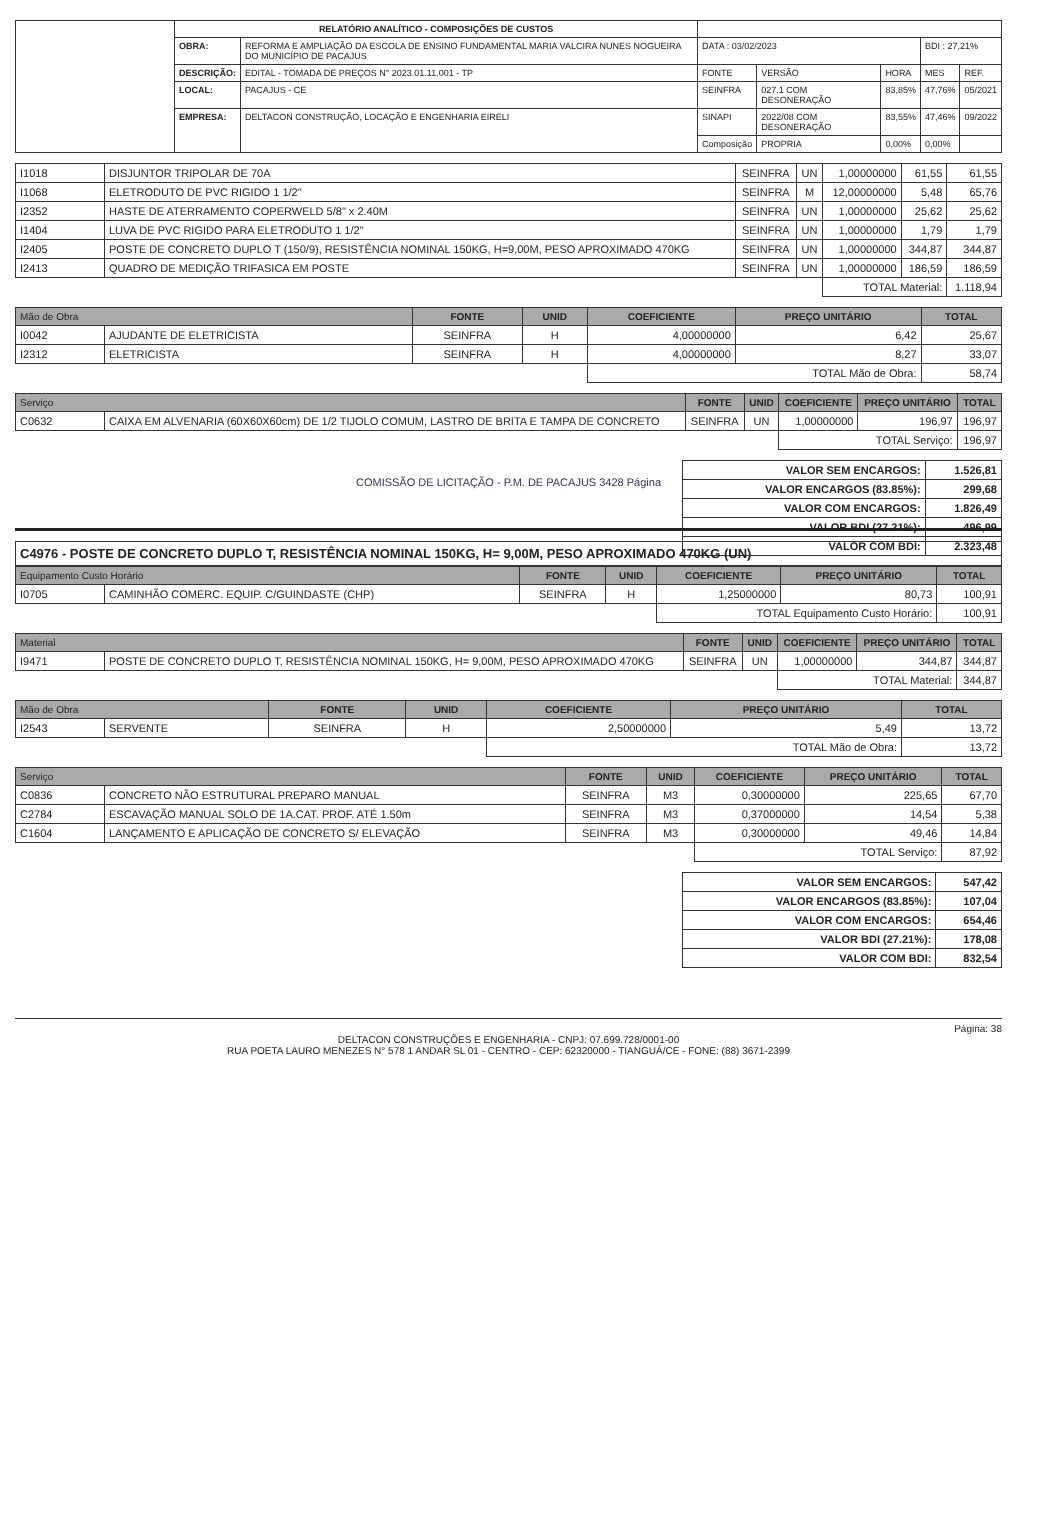| | RELATÓRIO ANALÍTICO - COMPOSIÇÕES DE CUSTOS | | | | | | |
| | OBRA: | REFORMA E AMPLIAÇÃO DA ESCOLA DE ENSINO FUNDAMENTAL MARIA VALCIRA NUNES NOGUEIRA DO MUNICÍPIO DE PACAJUS | DATA : 03/02/2023 | | | BDI : 27,21% | |
| | DESCRIÇÃO: | EDITAL - TOMADA DE PREÇOS N° 2023.01.11.001 - TP | FONTE | VERSÃO | HORA | MES | REF. |
| | LOCAL: | PACAJUS - CE | SEINFRA | 027.1 COM DESONERAÇÃO | 83,85% | 47,76% | 05/2021 |
| | EMPRESA: | DELTACON CONSTRUÇÃO, LOCAÇÃO E ENGENHARIA EIRELI | SINAPI | 2022/08 COM DESONERAÇÃO | 83,55% | 47,46% | 09/2022 |
| | | | Composição | PROPRIA | 0,00% | 0,00% | |
| I1018 | DISJUNTOR TRIPOLAR DE 70A | SEINFRA | UN | 1,00000000 | 61,55 | 61,55 |
| I1068 | ELETRODUTO DE PVC RIGIDO 1 1/2" | SEINFRA | M | 12,00000000 | 5,48 | 65,76 |
| I2352 | HASTE DE ATERRAMENTO COPERWELD 5/8" x 2.40M | SEINFRA | UN | 1,00000000 | 25,62 | 25,62 |
| I1404 | LUVA DE PVC RIGIDO PARA ELETRODUTO 1 1/2" | SEINFRA | UN | 1,00000000 | 1,79 | 1,79 |
| I2405 | POSTE DE CONCRETO DUPLO T (150/9), RESISTÊNCIA NOMINAL 150KG, H=9,00M, PESO APROXIMADO 470KG | SEINFRA | UN | 1,00000000 | 344,87 | 344,87 |
| I2413 | QUADRO DE MEDIÇÃO TRIFASICA EM POSTE | SEINFRA | UN | 1,00000000 | 186,59 | 186,59 |
| | | | | TOTAL Material: | | 1.118,94 |
| Mão de Obra | | FONTE | UNID | COEFICIENTE | PREÇO UNITÁRIO | TOTAL |
| --- | --- | --- | --- | --- | --- | --- |
| I0042 | AJUDANTE DE ELETRICISTA | SEINFRA | H | 4,00000000 | 6,42 | 25,67 |
| I2312 | ELETRICISTA | SEINFRA | H | 4,00000000 | 8,27 | 33,07 |
| | | | | TOTAL Mão de Obra: | | 58,74 |
| Serviço | | FONTE | UNID | COEFICIENTE | PREÇO UNITÁRIO | TOTAL |
| --- | --- | --- | --- | --- | --- | --- |
| C0632 | CAIXA EM ALVENARIA (60X60X60cm) DE 1/2 TIJOLO COMUM, LASTRO DE BRITA E TAMPA DE CONCRETO | SEINFRA | UN | 1,00000000 | 196,97 | 196,97 |
| | | | | TOTAL Serviço: | | 196,97 |
| VALOR SEM ENCARGOS: | 1.526,81 |
| VALOR ENCARGOS (83.85%): | 299,68 |
| VALOR COM ENCARGOS: | 1.826,49 |
| VALOR BDI (27.21%): | 496,99 |
| VALOR COM BDI: | 2.323,48 |
COMISSÃO DE LICITAÇÃO - P.M. DE PACAJUS 3428 Página
C4976 - POSTE DE CONCRETO DUPLO T, RESISTÊNCIA NOMINAL 150KG, H= 9,00M, PESO APROXIMADO 470KG (UN)
| Equipamento Custo Horário | | FONTE | UNID | COEFICIENTE | PREÇO UNITÁRIO | TOTAL |
| --- | --- | --- | --- | --- | --- | --- |
| I0705 | CAMINHÃO COMERC. EQUIP. C/GUINDASTE (CHP) | SEINFRA | H | 1,25000000 | 80,73 | 100,91 |
| | | | | TOTAL Equipamento Custo Horário: | | 100,91 |
| Material | | FONTE | UNID | COEFICIENTE | PREÇO UNITÁRIO | TOTAL |
| --- | --- | --- | --- | --- | --- | --- |
| I9471 | POSTE DE CONCRETO DUPLO T, RESISTÊNCIA NOMINAL 150KG, H= 9,00M, PESO APROXIMADO 470KG | SEINFRA | UN | 1,00000000 | 344,87 | 344,87 |
| | | | | TOTAL Material: | | 344,87 |
| Mão de Obra | | FONTE | UNID | COEFICIENTE | PREÇO UNITÁRIO | TOTAL |
| --- | --- | --- | --- | --- | --- | --- |
| I2543 | SERVENTE | SEINFRA | H | 2,50000000 | 5,49 | 13,72 |
| | | | | TOTAL Mão de Obra: | | 13,72 |
| Serviço | | FONTE | UNID | COEFICIENTE | PREÇO UNITÁRIO | TOTAL |
| --- | --- | --- | --- | --- | --- | --- |
| C0836 | CONCRETO NÃO ESTRUTURAL PREPARO MANUAL | SEINFRA | M3 | 0,30000000 | 225,65 | 67,70 |
| C2784 | ESCAVAÇÃO MANUAL SOLO DE 1A.CAT. PROF. ATÉ 1.50m | SEINFRA | M3 | 0,37000000 | 14,54 | 5,38 |
| C1604 | LANÇAMENTO E APLICAÇÃO DE CONCRETO S/ ELEVAÇÃO | SEINFRA | M3 | 0,30000000 | 49,46 | 14,84 |
| | | | | TOTAL Serviço: | | 87,92 |
| VALOR SEM ENCARGOS: | 547,42 |
| VALOR ENCARGOS (83.85%): | 107,04 |
| VALOR COM ENCARGOS: | 654,46 |
| VALOR BDI (27.21%): | 178,08 |
| VALOR COM BDI: | 832,54 |
Página: 38
DELTACON CONSTRUÇÕES E ENGENHARIA - CNPJ: 07.699.728/0001-00
RUA POETA LAURO MENEZES N° 578 1 ANDAR SL 01 - CENTRO - CEP: 62320000 - TIANGUÁ/CE - FONE: (88) 3671-2399